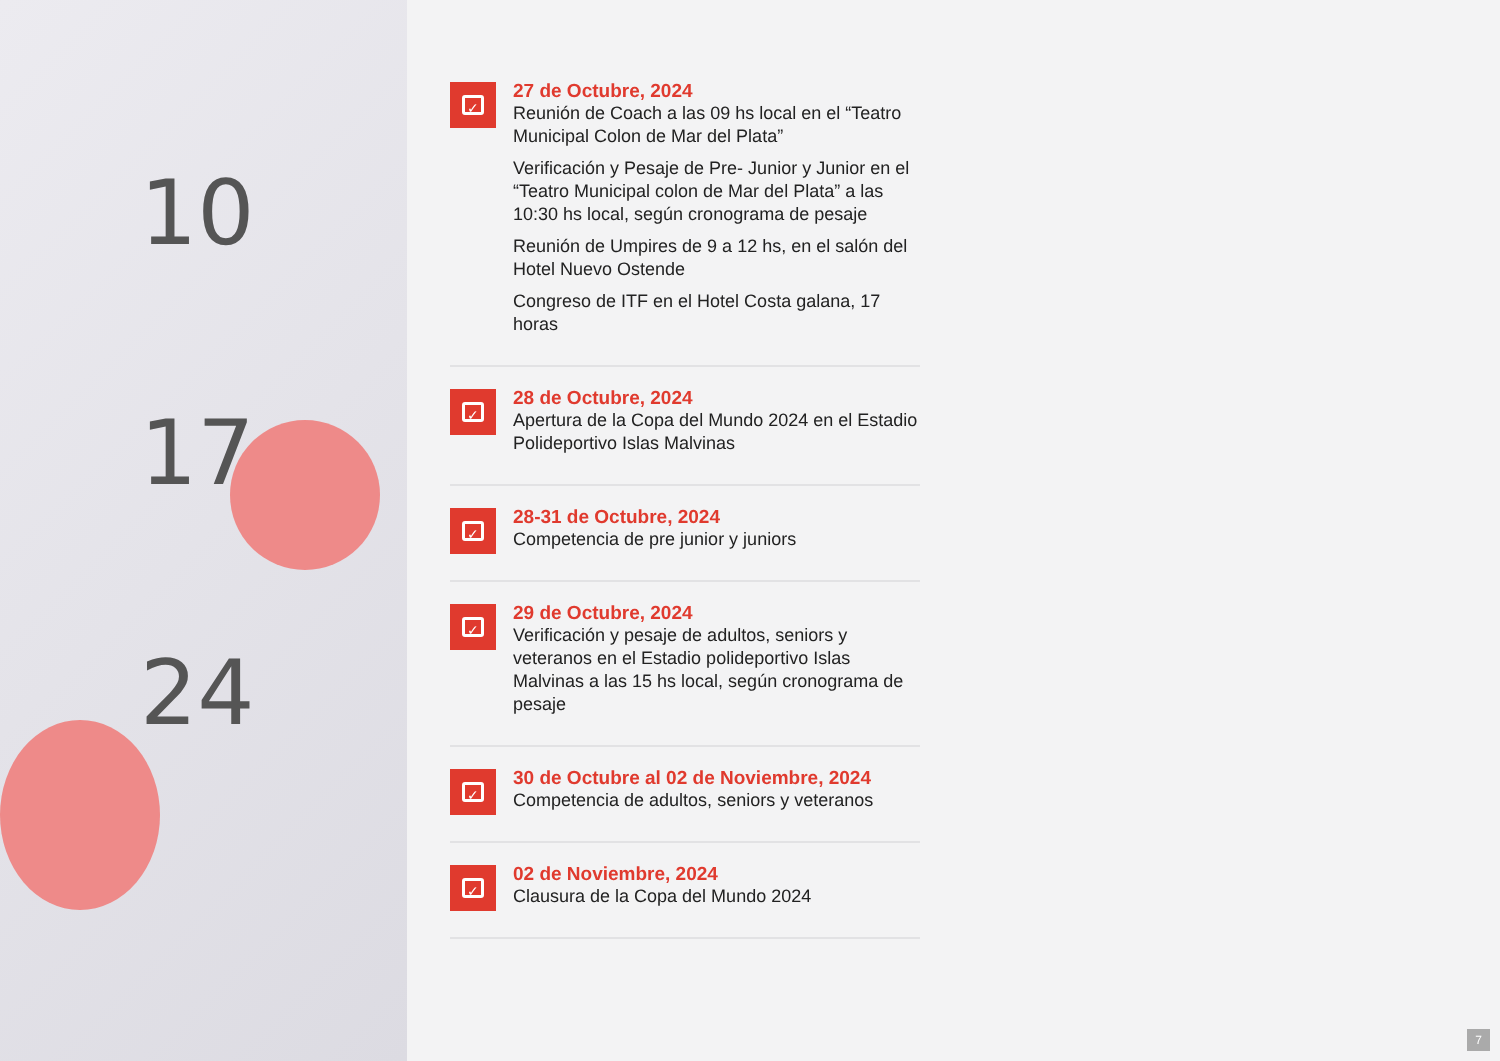10
17
24
✓
27 de Octubre, 2024
Reunión de Coach a las 09 hs local en el “Teatro Municipal Colon de Mar del Plata”
Verificación y Pesaje de Pre- Junior y Junior en el “Teatro Municipal colon de Mar del Plata” a las 10:30 hs local, según cronograma de pesaje
Reunión de Umpires de 9 a 12 hs, en el salón del Hotel Nuevo Ostende
Congreso de ITF en el Hotel Costa galana, 17 horas
✓
28 de Octubre, 2024
Apertura de la Copa del Mundo 2024 en el Estadio Polideportivo Islas Malvinas
✓
28-31 de Octubre, 2024
Competencia de pre junior y juniors
✓
29 de Octubre, 2024
Verificación y pesaje de adultos, seniors y veteranos en el Estadio polideportivo Islas Malvinas a las 15 hs local, según cronograma de pesaje
✓
30 de Octubre al 02 de Noviembre, 2024
Competencia de adultos, seniors y veteranos
✓
02 de Noviembre, 2024
Clausura de la Copa del Mundo 2024
7